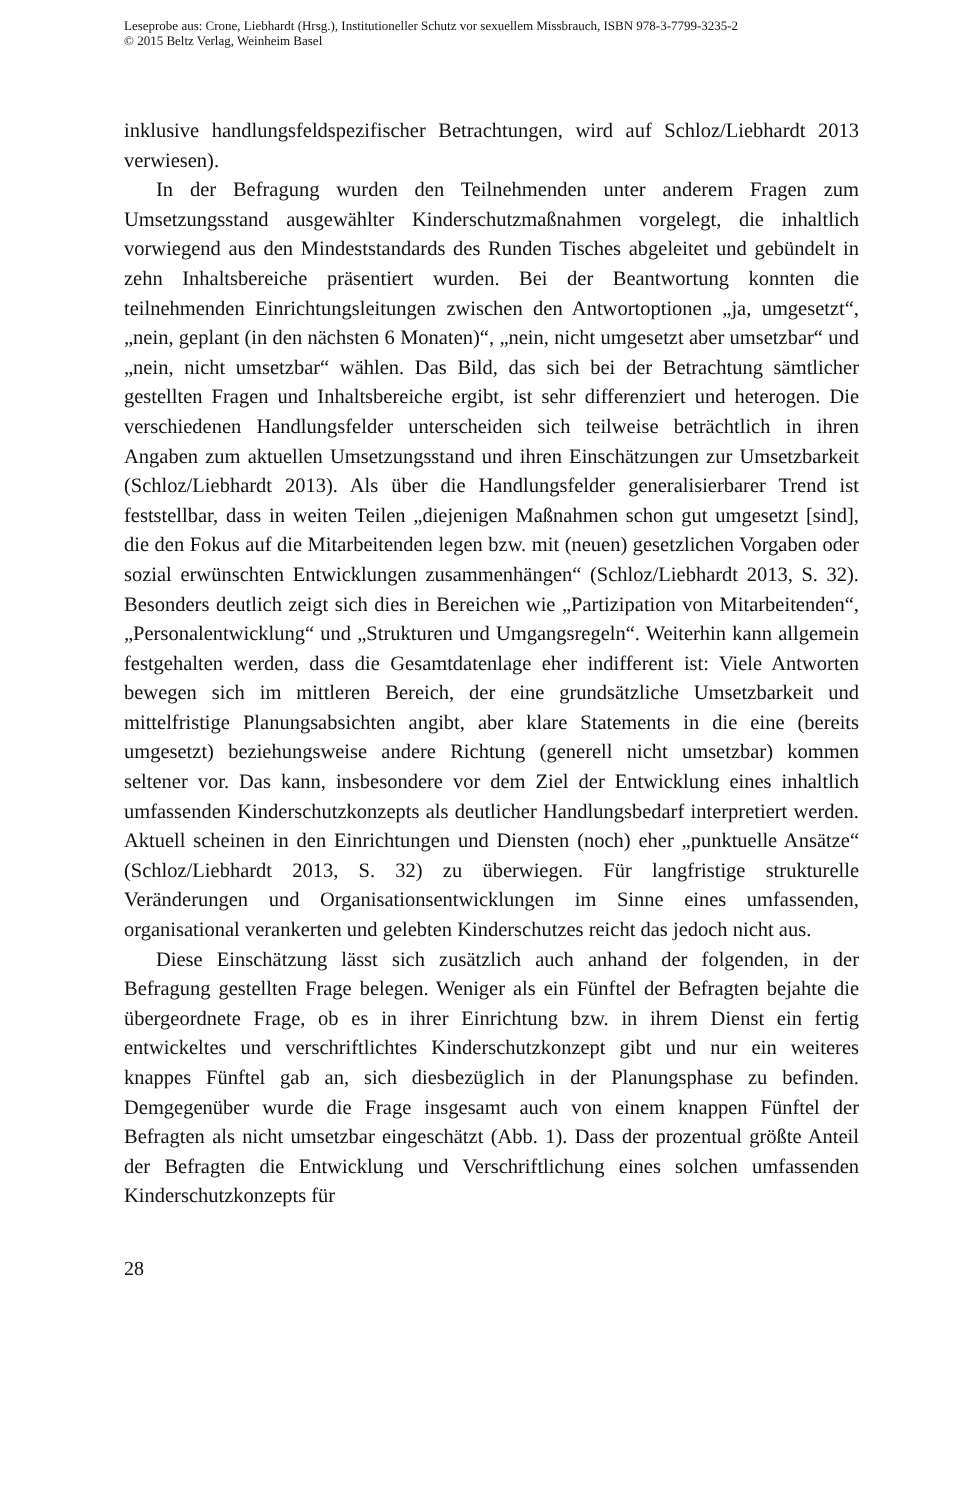Leseprobe aus: Crone, Liebhardt (Hrsg.), Institutioneller Schutz vor sexuellem Missbrauch, ISBN 978-3-7799-3235-2
© 2015 Beltz Verlag, Weinheim Basel
inklusive handlungsfeldspezifischer Betrachtungen, wird auf Schloz/Liebhardt 2013 verwiesen).
In der Befragung wurden den Teilnehmenden unter anderem Fragen zum Umsetzungsstand ausgewählter Kinderschutzmaßnahmen vorgelegt, die inhaltlich vorwiegend aus den Mindeststandards des Runden Tisches abgeleitet und gebündelt in zehn Inhaltsbereiche präsentiert wurden. Bei der Beantwortung konnten die teilnehmenden Einrichtungsleitungen zwischen den Antwortoptionen „ja, umgesetzt“, „nein, geplant (in den nächsten 6 Monaten)“, „nein, nicht umgesetzt aber umsetzbar“ und „nein, nicht umsetzbar“ wählen. Das Bild, das sich bei der Betrachtung sämtlicher gestellten Fragen und Inhaltsbereiche ergibt, ist sehr differenziert und heterogen. Die verschiedenen Handlungsfelder unterscheiden sich teilweise beträchtlich in ihren Angaben zum aktuellen Umsetzungsstand und ihren Einschätzungen zur Umsetzbarkeit (Schloz/Liebhardt 2013). Als über die Handlungsfelder generalisierbarer Trend ist feststellbar, dass in weiten Teilen „diejenigen Maßnahmen schon gut umgesetzt [sind], die den Fokus auf die Mitarbeitenden legen bzw. mit (neuen) gesetzlichen Vorgaben oder sozial erwünschten Entwicklungen zusammenhängen“ (Schloz/Liebhardt 2013, S. 32). Besonders deutlich zeigt sich dies in Bereichen wie „Partizipation von Mitarbeitenden“, „Personalentwicklung“ und „Strukturen und Umgangsregeln“. Weiterhin kann allgemein festgehalten werden, dass die Gesamtdatenlage eher indifferent ist: Viele Antworten bewegen sich im mittleren Bereich, der eine grundsätzliche Umsetzbarkeit und mittelfristige Planungsabsichten angibt, aber klare Statements in die eine (bereits umgesetzt) beziehungsweise andere Richtung (generell nicht umsetzbar) kommen seltener vor. Das kann, insbesondere vor dem Ziel der Entwicklung eines inhaltlich umfassenden Kinderschutzkonzepts als deutlicher Handlungsbedarf interpretiert werden. Aktuell scheinen in den Einrichtungen und Diensten (noch) eher „punktuelle Ansätze“ (Schloz/Liebhardt 2013, S. 32) zu überwiegen. Für langfristige strukturelle Veränderungen und Organisationsentwicklungen im Sinne eines umfassenden, organisational verankerten und gelebten Kinderschutzes reicht das jedoch nicht aus.
Diese Einschätzung lässt sich zusätzlich auch anhand der folgenden, in der Befragung gestellten Frage belegen. Weniger als ein Fünftel der Befragten bejahte die übergeordnete Frage, ob es in ihrer Einrichtung bzw. in ihrem Dienst ein fertig entwickeltes und verschriftlichtes Kinderschutzkonzept gibt und nur ein weiteres knappes Fünftel gab an, sich diesbezüglich in der Planungsphase zu befinden. Demgegenüber wurde die Frage insgesamt auch von einem knappen Fünftel der Befragten als nicht umsetzbar eingeschätzt (Abb. 1). Dass der prozentual größte Anteil der Befragten die Entwicklung und Verschriftlichung eines solchen umfassenden Kinderschutzkonzepts für
28